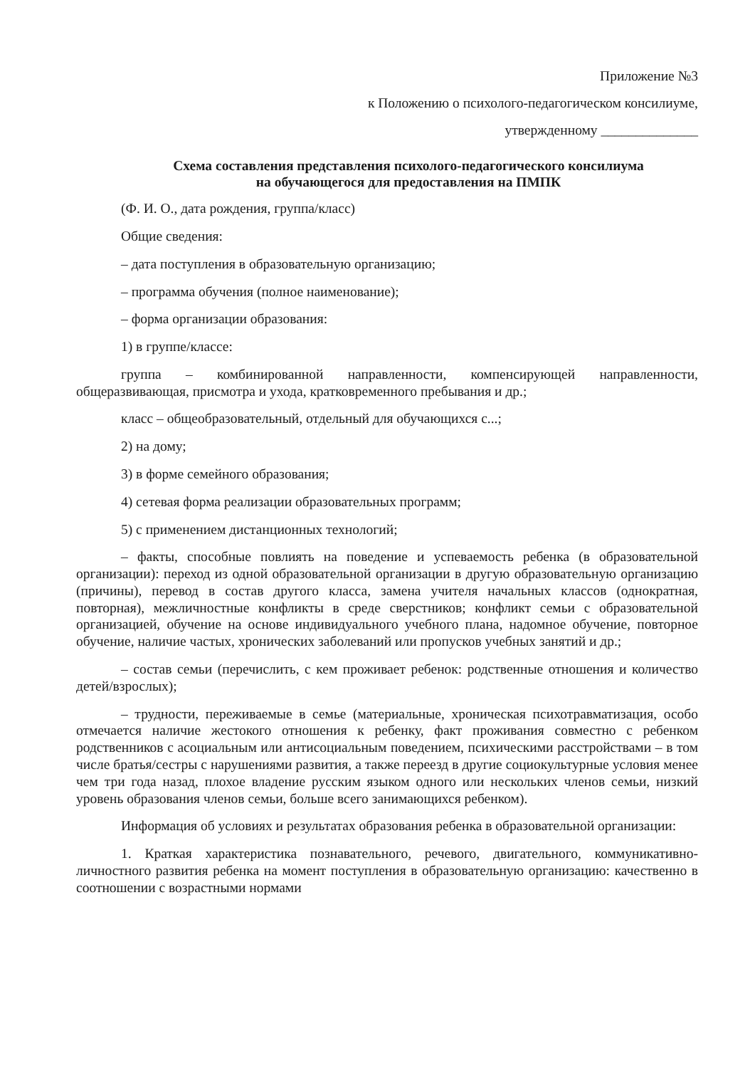Приложение №3
к Положению о психолого-педагогическом консилиуме,
утвержденному ______________
Схема составления представления психолого-педагогического консилиума
на обучающегося для предоставления на ПМПК
(Ф. И. О., дата рождения, группа/класс)
Общие сведения:
– дата поступления в образовательную организацию;
– программа обучения (полное наименование);
– форма организации образования:
1) в группе/классе:
группа – комбинированной направленности, компенсирующей направленности, общеразвивающая, присмотра и ухода, кратковременного пребывания и др.;
класс – общеобразовательный, отдельный для обучающихся с...;
2) на дому;
3) в форме семейного образования;
4) сетевая форма реализации образовательных программ;
5) с применением дистанционных технологий;
– факты, способные повлиять на поведение и успеваемость ребенка (в образовательной организации): переход из одной образовательной организации в другую образовательную организацию (причины), перевод в состав другого класса, замена учителя начальных классов (однократная, повторная), межличностные конфликты в среде сверстников; конфликт семьи с образовательной организацией, обучение на основе индивидуального учебного плана, надомное обучение, повторное обучение, наличие частых, хронических заболеваний или пропусков учебных занятий и др.;
– состав семьи (перечислить, с кем проживает ребенок: родственные отношения и количество детей/взрослых);
– трудности, переживаемые в семье (материальные, хроническая психотравматизация, особо отмечается наличие жестокого отношения к ребенку, факт проживания совместно с ребенком родственников с асоциальным или антисоциальным поведением, психическими расстройствами – в том числе братья/сестры с нарушениями развития, а также переезд в другие социокультурные условия менее чем три года назад, плохое владение русским языком одного или нескольких членов семьи, низкий уровень образования членов семьи, больше всего занимающихся ребенком).
Информация об условиях и результатах образования ребенка в образовательной организации:
1. Краткая характеристика познавательного, речевого, двигательного, коммуникативно-личностного развития ребенка на момент поступления в образовательную организацию: качественно в соотношении с возрастными нормами